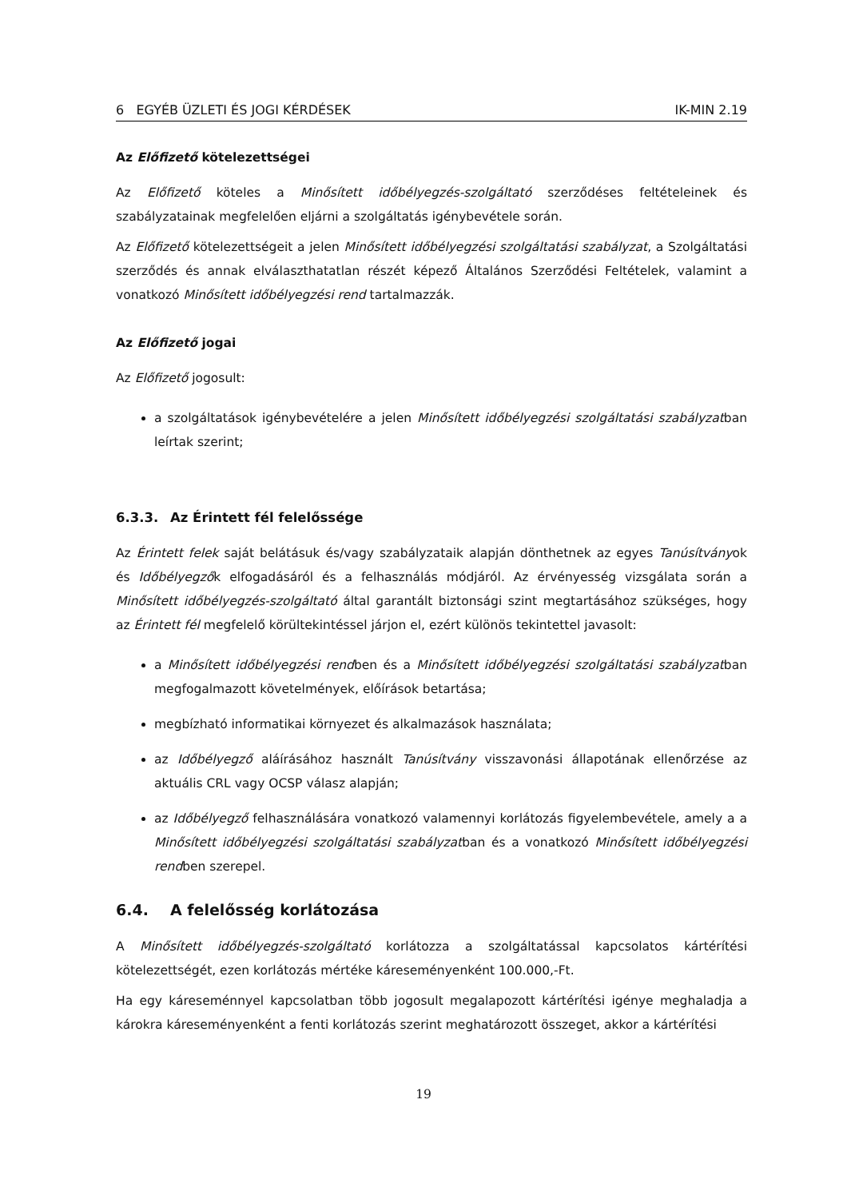6 EGYÉB ÜZLETI ÉS JOGI KÉRDÉSEK IK-MIN 2.19
Az Előfizető kötelezettségei
Az Előfizető köteles a Minősített időbélyegzés-szolgáltató szerződéses feltételeinek és szabályzatainak megfelelően eljárni a szolgáltatás igénybevétele során.
Az Előfizető kötelezettségeit a jelen Minősített időbélyegzési szolgáltatási szabályzat, a Szolgáltatási szerződés és annak elválaszthatatlan részét képező Általános Szerződési Feltételek, valamint a vonatkozó Minősített időbélyegzési rend tartalmazzák.
Az Előfizető jogai
Az Előfizető jogosult:
a szolgáltatások igénybevételére a jelen Minősített időbélyegzési szolgáltatási szabályzatban leírtak szerint;
6.3.3. Az Érintett fél felelőssége
Az Érintett felek saját belátásuk és/vagy szabályzataik alapján dönthetnek az egyes Tanúsítványok és Időbélyegzők elfogadásáról és a felhasználás módjáról. Az érvényesség vizsgálata során a Minősített időbélyegzés-szolgáltató által garantált biztonsági szint megtartásához szükséges, hogy az Érintett fél megfelelő körültekintéssel járjon el, ezért különös tekintettel javasolt:
a Minősített időbélyegzési rendben és a Minősített időbélyegzési szolgáltatási szabályzatban megfogalmazott követelmények, előírások betartása;
megbízható informatikai környezet és alkalmazások használata;
az Időbélyegző aláírásához használt Tanúsítvány visszavonási állapotának ellenőrzése az aktuális CRL vagy OCSP válasz alapján;
az Időbélyegző felhasználására vonatkozó valamennyi korlátozás figyelembevétele, amely a a Minősített időbélyegzési szolgáltatási szabályzatban és a vonatkozó Minősített időbélyegzési rendben szerepel.
6.4. A felelősség korlátozása
A Minősített időbélyegzés-szolgáltató korlátozza a szolgáltatással kapcsolatos kártérítési kötelezettségét, ezen korlátozás mértéke káreseményenként 100.000,-Ft.
Ha egy káreseménnyel kapcsolatban több jogosult megalapozott kártérítési igénye meghaladja a károkra káreseményenként a fenti korlátozás szerint meghatározott összeget, akkor a kártérítési
19